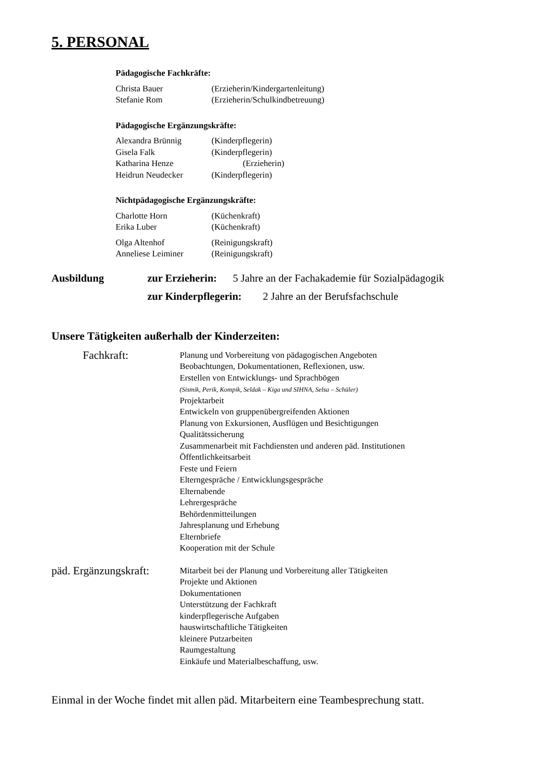5. PERSONAL
Pädagogische Fachkräfte:
Christa Bauer (Erzieherin/Kindergartenleitung)
Stefanie Rom (Erzieherin/Schulkindbetreuung)
Pädagogische Ergänzungskräfte:
Alexandra Brünnig (Kinderpflegerin)
Gisela Falk (Kinderpflegerin)
Katharina Henze (Erzieherin)
Heidrun Neudecker (Kinderpflegerin)
Nichtpädagogische Ergänzungskräfte:
Charlotte Horn (Küchenkraft)
Erika Luber (Küchenkraft)
Olga Altenhof (Reinigungskraft)
Anneliese Leiminer (Reinigungskraft)
Ausbildung zur Erzieherin: 5 Jahre an der Fachakademie für Sozialpädagogik
zur Kinderpflegerin: 2 Jahre an der Berufsfachschule
Unsere Tätigkeiten außerhalb der Kinderzeiten:
Fachkraft:
Planung und Vorbereitung von pädagogischen Angeboten
Beobachtungen, Dokumentationen, Reflexionen, usw.
Erstellen von Entwicklungs- und Sprachbögen
(Sismik, Perik, Kompik, Seldak – Kiga und SIHNA, Selsa – Schüler)
Projektarbeit
Entwickeln von gruppenübergreifenden Aktionen
Planung von Exkursionen, Ausflügen und Besichtigungen
Qualitätssicherung
Zusammenarbeit mit Fachdiensten und anderen päd. Institutionen
Öffentlichkeitsarbeit
Feste und Feiern
Elterngespräche / Entwicklungsgespräche
Elternabende
Lehrergespräche
Behördenmitteilungen
Jahresplanung und Erhebung
Elternbriefe
Kooperation mit der Schule
päd. Ergänzungskraft:
Mitarbeit bei der Planung und Vorbereitung aller Tätigkeiten
Projekte und Aktionen
Dokumentationen
Unterstützung der Fachkraft
kinderpflegerische Aufgaben
hauswirtschaftliche Tätigkeiten
kleinere Putzarbeiten
Raumgestaltung
Einkäufe und Materialbeschaffung, usw.
Einmal in der Woche findet mit allen päd. Mitarbeitern eine Teambesprechung statt.